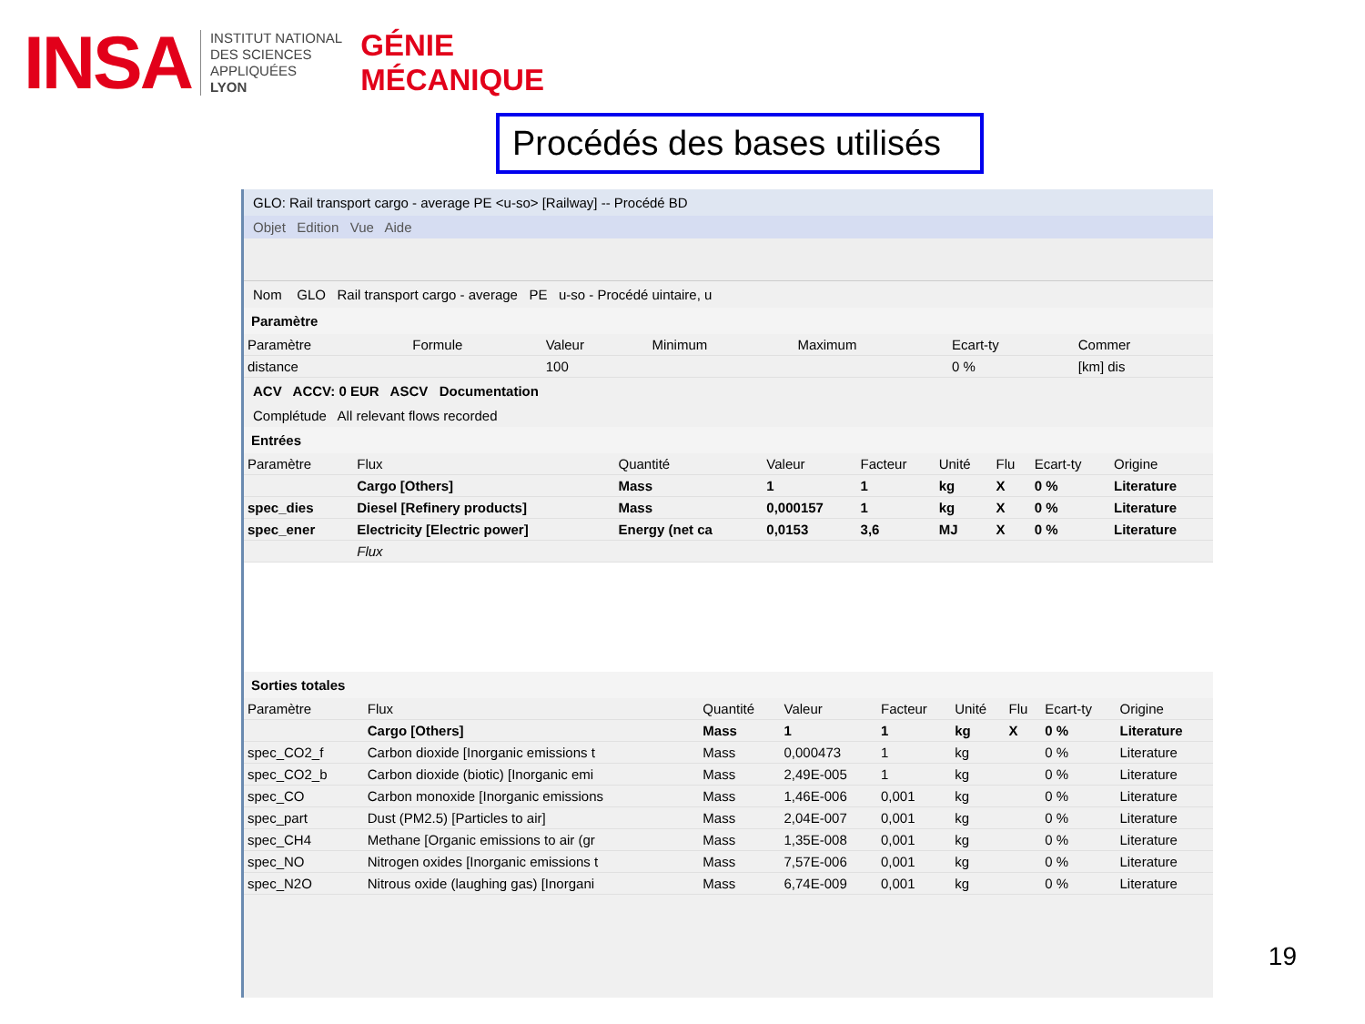INSA
INSTITUT NATIONAL
DES SCIENCES
APPLIQUÉES
LYON
GÉNIE
MÉCANIQUE
Procédés des bases utilisés
GLO: Rail transport cargo - average PE <u-so> [Railway] -- Procédé BD
Objet Edition Vue Aide
Nom GLO Rail transport cargo - average PE u-so - Procédé uintaire, u
Paramètre
| Paramètre | Formule | Valeur | Minimum | Maximum | Ecart-ty | Commer |
| --- | --- | --- | --- | --- | --- | --- |
| distance | | 100 | | | 0 % | [km] dis |
ACV ACCV: 0 EUR ASCV Documentation
Complétude All relevant flows recorded
Entrées
| Paramètre | Flux | Quantité | Valeur | Facteur | Unité | Flu | Ecart-ty | Origine |
| --- | --- | --- | --- | --- | --- | --- | --- | --- |
| | Cargo [Others] | Mass | 1 | 1 | kg | X | 0 % | Literature |
| spec_dies | Diesel [Refinery products] | Mass | 0,000157 | 1 | kg | X | 0 % | Literature |
| spec_ener | Electricity [Electric power] | Energy (net ca | 0,0153 | 3,6 | MJ | X | 0 % | Literature |
| | Flux | | | | | | | |
Sorties totales
| Paramètre | Flux | Quantité | Valeur | Facteur | Unité | Flu | Ecart-ty | Origine |
| --- | --- | --- | --- | --- | --- | --- | --- | --- |
| | Cargo [Others] | Mass | 1 | 1 | kg | X | 0 % | Literature |
| spec_CO2_f | Carbon dioxide [Inorganic emissions t | Mass | 0,000473 | 1 | kg | | 0 % | Literature |
| spec_CO2_b | Carbon dioxide (biotic) [Inorganic emi | Mass | 2,49E-005 | 1 | kg | | 0 % | Literature |
| spec_CO | Carbon monoxide [Inorganic emissions | Mass | 1,46E-006 | 0,001 | kg | | 0 % | Literature |
| spec_part | Dust (PM2.5) [Particles to air] | Mass | 2,04E-007 | 0,001 | kg | | 0 % | Literature |
| spec_CH4 | Methane [Organic emissions to air (gr | Mass | 1,35E-008 | 0,001 | kg | | 0 % | Literature |
| spec_NO | Nitrogen oxides [Inorganic emissions t | Mass | 7,57E-006 | 0,001 | kg | | 0 % | Literature |
| spec_N2O | Nitrous oxide (laughing gas) [Inorgani | Mass | 6,74E-009 | 0,001 | kg | | 0 % | Literature |
19